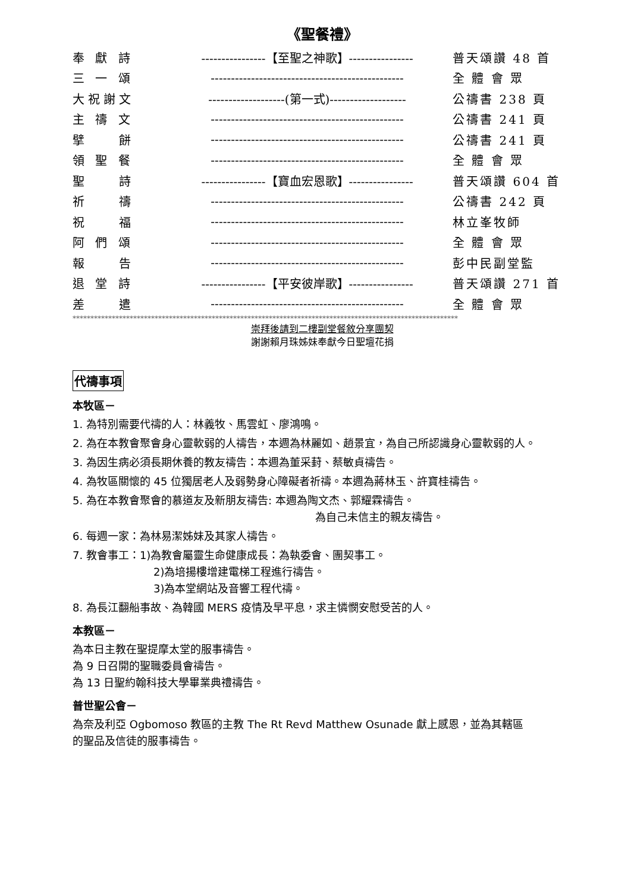《聖餐禮》
| 奉 獻 詩 | ----------------【至聖之神歌】---------------- | 普天頌讚 48 首 |
| 三 一 頌 | ------------------------------------------------ | 全 體 會 眾 |
| 大祝謝文 | -------------------(第一式)------------------- | 公禱書 238 頁 |
| 主 禱 文 | ------------------------------------------------ | 公禱書 241 頁 |
| 擘 餅 | ------------------------------------------------ | 公禱書 241 頁 |
| 領 聖 餐 | ------------------------------------------------ | 全 體 會 眾 |
| 聖 詩 | ----------------【寶血宏恩歌】---------------- | 普天頌讚 604 首 |
| 祈 禱 | ------------------------------------------------ | 公禱書 242 頁 |
| 祝 福 | ------------------------------------------------ | 林立峯牧師 |
| 阿 們 頌 | ------------------------------------------------ | 全 體 會 眾 |
| 報 告 | ------------------------------------------------ | 彭中民副堂監 |
| 退 堂 詩 | ----------------【平安彼岸歌】---------------- | 普天頌讚 271 首 |
| 差 遣 | ------------------------------------------------ | 全 體 會 眾 |
************************************************************************************************************
崇拜後請到二樓副堂餐敘分享團契
謝謝賴月珠姊妹奉獻今日聖壇花捐
代禱事項
本牧區－
1. 為特別需要代禱的人：林義牧、馬雲虹、廖鴻鳴。
2. 為在本教會聚會身心靈軟弱的人禱告，本週為林麗如、趙景宜，為自己所認識身心靈軟弱的人。
3. 為因生病必須長期休養的教友禱告：本週為董采葑、蔡敏貞禱告。
4. 為牧區關懷的 45 位獨居老人及弱勢身心障礙者祈禱。本週為蔣林玉、許寶桂禱告。
5. 為在本教會聚會的慕道友及新朋友禱告: 本週為陶文杰、郭耀霖禱告。
為自己未信主的親友禱告。
6. 每週一家：為林易潔姊妹及其家人禱告。
7. 教會事工：1)為教會屬靈生命健康成長：為執委會、團契事工。
2)為培揚樓增建電梯工程進行禱告。
3)為本堂網站及音響工程代禱。
8. 為長江翻船事故、為韓國 MERS 疫情及早平息，求主憐憫安慰受苦的人。
本教區－
為本日主教在聖提摩太堂的服事禱告。
為 9 日召開的聖職委員會禱告。
為 13 日聖約翰科技大學畢業典禮禱告。
普世聖公會－
為奈及利亞 Ogbomoso 教區的主教 The Rt Revd Matthew Osunade 獻上感恩，並為其轄區
的聖品及信徒的服事禱告。